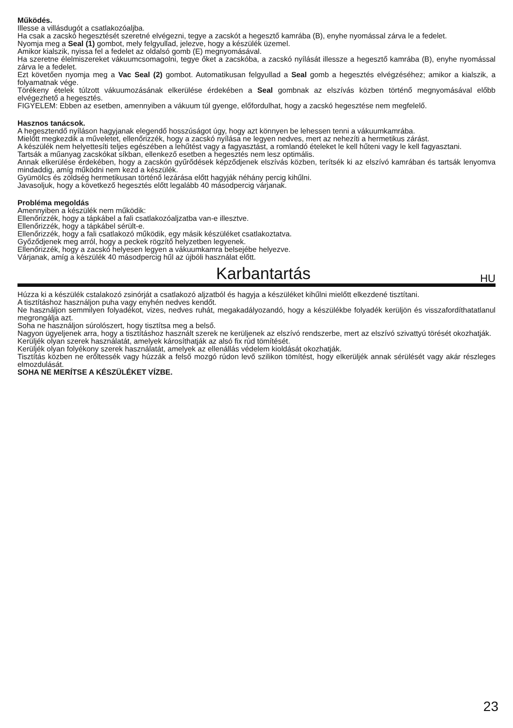Működés.
Illesse a villásdugót a csatlakozóaljba.
Ha csak a zacskó hegesztését szeretné elvégezni, tegye a zacskót a hegesztő kamrába (B), enyhe nyomással zárva le a fedelet.
Nyomja meg a Seal (1) gombot, mely felgyullad, jelezve, hogy a készülék üzemel.
Amikor kialszik, nyissa fel a fedelet az oldalsó gomb (E) megnyomásával.
Ha szeretne élelmiszereket vákuumcsomagolni, tegye őket a zacskóba, a zacskó nyílását illessze a hegesztő kamrába (B), enyhe nyomással zárva le a fedelet.
Ezt követően nyomja meg a Vac Seal (2) gombot. Automatikusan felgyullad a Seal gomb a hegesztés elvégzéséhez; amikor a kialszik, a folyamatnak vége.
Törékeny ételek túlzott vákuumozásának elkerülése érdekében a Seal gombnak az elszívás közben történő megnyomásával előbb elvégezhető a hegesztés.
FIGYELEM: Ebben az esetben, amennyiben a vákuum túl gyenge, előfordulhat, hogy a zacskó hegesztése nem megfelelő.
Hasznos tanácsok.
A hegesztendő nyíláson hagyjanak elegendő hosszúságot úgy, hogy azt könnyen be lehessen tenni a vákuumkamrába.
Mielőtt megkezdik a műveletet, ellenőrizzék, hogy a zacskó nyílása ne legyen nedves, mert az nehezíti a hermetikus zárást.
A készülék nem helyettesíti teljes egészében a lehűtést vagy a fagyasztást, a romlandó ételeket le kell hűteni vagy le kell fagyasztani.
Tartsák a műanyag zacskókat síkban, ellenkező esetben a hegesztés nem lesz optimális.
Annak elkerülése érdekében, hogy a zacskón gyűrődések képződjenek elszívás közben, terítsék ki az elszívó kamrában és tartsák lenyomva mindaddig, amíg működni nem kezd a készülék.
Gyümölcs és zöldség hermetikusan történő lezárása előtt hagyják néhány percig kihűlni.
Javasoljuk, hogy a következő hegesztés előtt legalább 40 másodpercig várjanak.
Probléma megoldás
Amennyiben a készülék nem működik:
Ellenőrizzék, hogy a tápkábel a fali csatlakozóaljzatba van-e illesztve.
Ellenőrizzék, hogy a tápkábel sérült-e.
Ellenőrizzék, hogy a fali csatlakozó működik, egy másik készüléket csatlakoztatva.
Győződjenek meg arról, hogy a peckek rögzítő helyzetben legyenek.
Ellenőrizzék, hogy a zacskó helyesen legyen a vákuumkamra belsejébe helyezve.
Várjanak, amíg a készülék 40 másodpercig hűl az újbóli használat előtt.
Karbantartás HU
Húzza ki a készülék cstalakozó zsinórját a csatlakozó aljzatból és hagyja a készüléket kihűlni mielőtt elkezdené tisztítani.
A tisztításhoz használjon puha vagy enyhén nedves kendőt.
Ne használjon semmilyen folyadékot, vizes, nedves ruhát, megakadályozandó, hogy a készülékbe folyadék kerüljön és visszafordíthatatlanul megrongálja azt.
Soha ne használjon súrolószert, hogy tisztítsa meg a belső.
Nagyon ügyeljenek arra, hogy a tisztításhoz használt szerek ne kerüljenek az elszívó rendszerbe, mert az elszívó szivattyú törését okozhatják.
Kerüljék olyan szerek használatát, amelyek károsíthatják az alsó fix rúd tömítését.
Kerüljék olyan folyékony szerek használatát, amelyek az ellenállás védelem kioldását okozhatják.
Tisztítás közben ne erőltessék vagy húzzák a felső mozgó rúdon levő szilikon tömítést, hogy elkerüljék annak sérülését vagy akár részleges elmozdulását.
SOHA NE MERÍTSE A KÉSZÜLÉKET VÍZBE.
23